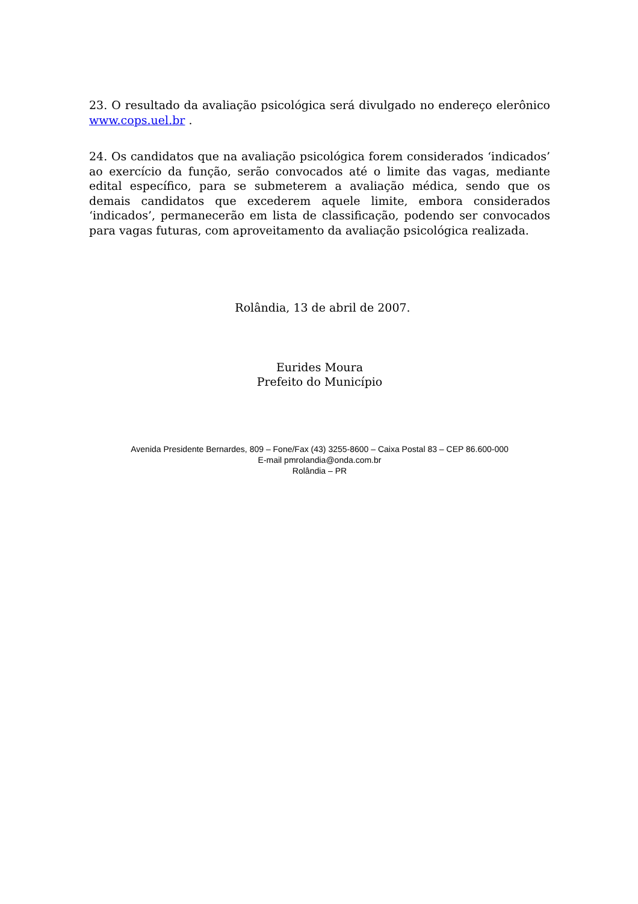23. O resultado da avaliação psicológica será divulgado no endereço elerônico www.cops.uel.br .
24. Os candidatos que na avaliação psicológica forem considerados ‘indicados’ ao exercício da função, serão convocados até o limite das vagas, mediante edital específico, para se submeterem a avaliação médica, sendo que os demais candidatos que excederem aquele limite, embora considerados ‘indicados’, permanecerão em lista de classificação, podendo ser convocados para vagas futuras, com aproveitamento da avaliação psicológica realizada.
Rolândia, 13 de abril de 2007.
Eurides Moura
Prefeito do Município
Avenida Presidente Bernardes, 809 – Fone/Fax (43) 3255-8600 – Caixa Postal 83 – CEP 86.600-000
E-mail pmrolandia@onda.com.br
Rolândia – PR